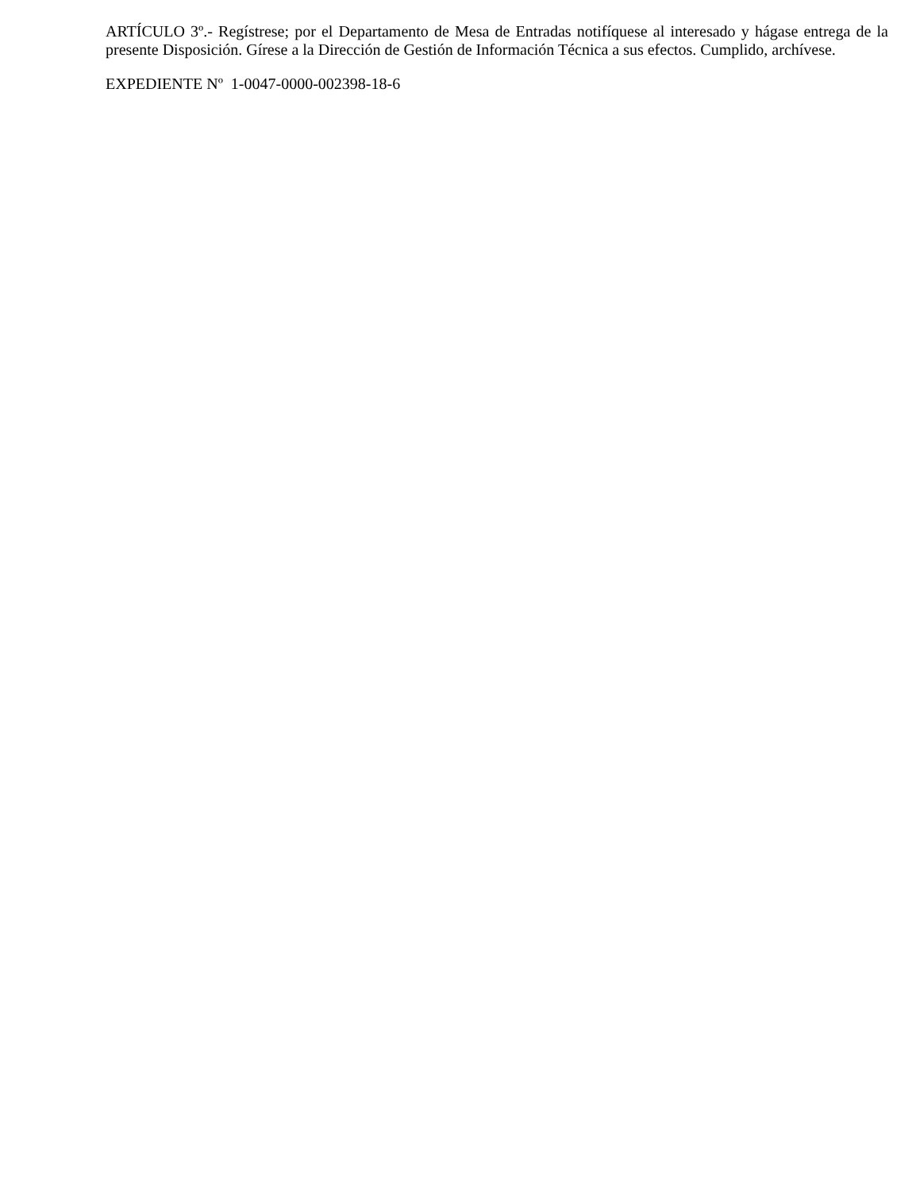ARTÍCULO 3º.- Regístrese; por el Departamento de Mesa de Entradas notifíquese al interesado y hágase entrega de la presente Disposición. Gírese a la Dirección de Gestión de Información Técnica a sus efectos. Cumplido, archívese.
EXPEDIENTE Nº 1-0047-0000-002398-18-6